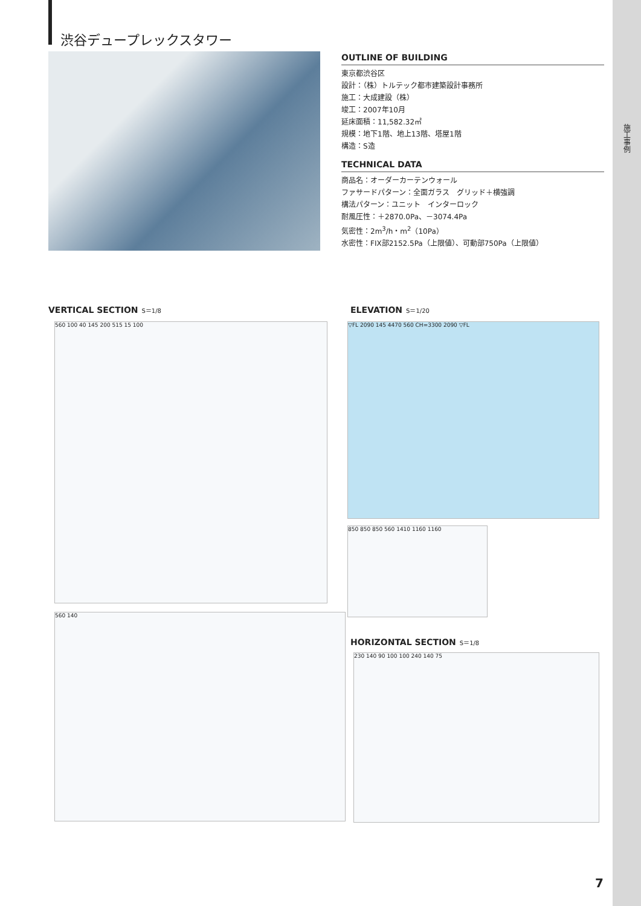施工事例
渋谷デュープレックスタワー
OUTLINE OF BUILDING
東京都渋谷区
設計：（株）トルテック都市建築設計事務所
施工：大成建設（株）
竣工：2007年10月
延床面積：11,582.32㎡
規模：地下1階、地上13階、塔屋1階
構造：S造
TECHNICAL DATA
商品名：オーダーカーテンウォール
ファサードパターン：全面ガラス　グリッド＋横強調
構法パターン：ユニット　インターロック
耐風圧性：＋2870.0Pa、－3074.4Pa
気密性：2m<sup>3</sup>/h・m<sup>2</sup>（10Pa）
水密性：FIX部2152.5Pa（上限値）、可動部750Pa（上限値）
VERTICAL SECTION S＝1/8 ELEVATION S＝1/20
560 100 40 145 200 515 15 100
560 140
▽FL 2090 145 4470 560 CH=3300 2090 ▽FL
850 850 850 560 1410 1160 1160
HORIZONTAL SECTION S＝1/8
230 140 90 100 100 240 140 75
7